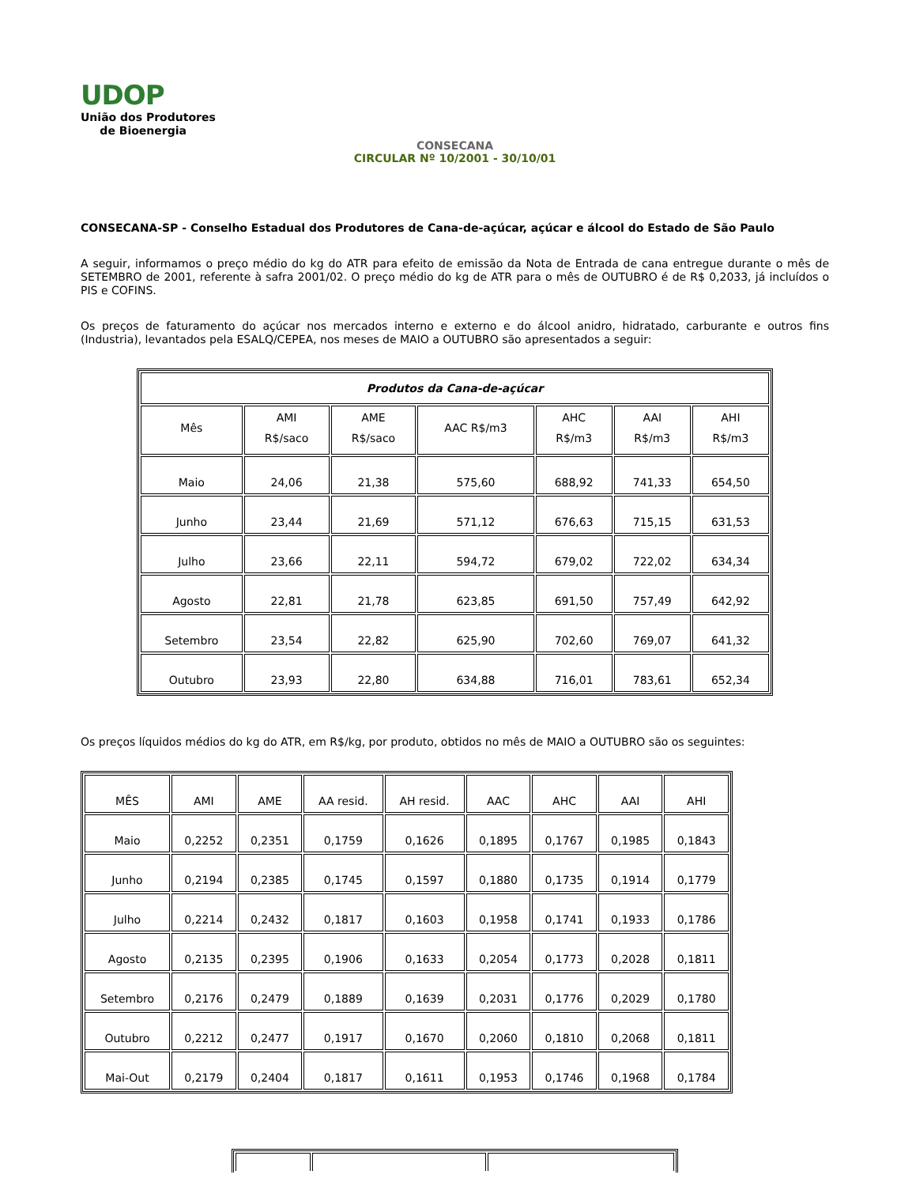UDOP
União dos Produtores
de Bioenergia
CONSECANA
CIRCULAR Nº 10/2001 - 30/10/01
CONSECANA-SP - Conselho Estadual dos Produtores de Cana-de-açúcar, açúcar e álcool do Estado de São Paulo
A seguir, informamos o preço médio do kg do ATR para efeito de emissão da Nota de Entrada de cana entregue durante o mês de SETEMBRO de 2001, referente à safra 2001/02. O preço médio do kg de ATR para o mês de OUTUBRO é de R$ 0,2033, já incluídos o PIS e COFINS.
Os preços de faturamento do açúcar nos mercados interno e externo e do álcool anidro, hidratado, carburante e outros fins (Industria), levantados pela ESALQ/CEPEA, nos meses de MAIO a OUTUBRO são apresentados a seguir:
| Produtos da Cana-de-açúcar | | | | | | |
| --- | --- | --- | --- | --- | --- | --- |
| Mês | AMI R$/saco | AME R$/saco | AAC R$/m3 | AHC R$/m3 | AAI R$/m3 | AHI R$/m3 |
| Maio | 24,06 | 21,38 | 575,60 | 688,92 | 741,33 | 654,50 |
| Junho | 23,44 | 21,69 | 571,12 | 676,63 | 715,15 | 631,53 |
| Julho | 23,66 | 22,11 | 594,72 | 679,02 | 722,02 | 634,34 |
| Agosto | 22,81 | 21,78 | 623,85 | 691,50 | 757,49 | 642,92 |
| Setembro | 23,54 | 22,82 | 625,90 | 702,60 | 769,07 | 641,32 |
| Outubro | 23,93 | 22,80 | 634,88 | 716,01 | 783,61 | 652,34 |
Os preços líquidos médios do kg do ATR, em R$/kg, por produto, obtidos no mês de MAIO a OUTUBRO são os seguintes:
| MÊS | AMI | AME | AA resid. | AH resid. | AAC | AHC | AAI | AHI |
| Maio | 0,2252 | 0,2351 | 0,1759 | 0,1626 | 0,1895 | 0,1767 | 0,1985 | 0,1843 |
| Junho | 0,2194 | 0,2385 | 0,1745 | 0,1597 | 0,1880 | 0,1735 | 0,1914 | 0,1779 |
| Julho | 0,2214 | 0,2432 | 0,1817 | 0,1603 | 0,1958 | 0,1741 | 0,1933 | 0,1786 |
| Agosto | 0,2135 | 0,2395 | 0,1906 | 0,1633 | 0,2054 | 0,1773 | 0,2028 | 0,1811 |
| Setembro | 0,2176 | 0,2479 | 0,1889 | 0,1639 | 0,2031 | 0,1776 | 0,2029 | 0,1780 |
| Outubro | 0,2212 | 0,2477 | 0,1917 | 0,1670 | 0,2060 | 0,1810 | 0,2068 | 0,1811 |
| Mai-Out | 0,2179 | 0,2404 | 0,1817 | 0,1611 | 0,1953 | 0,1746 | 0,1968 | 0,1784 |